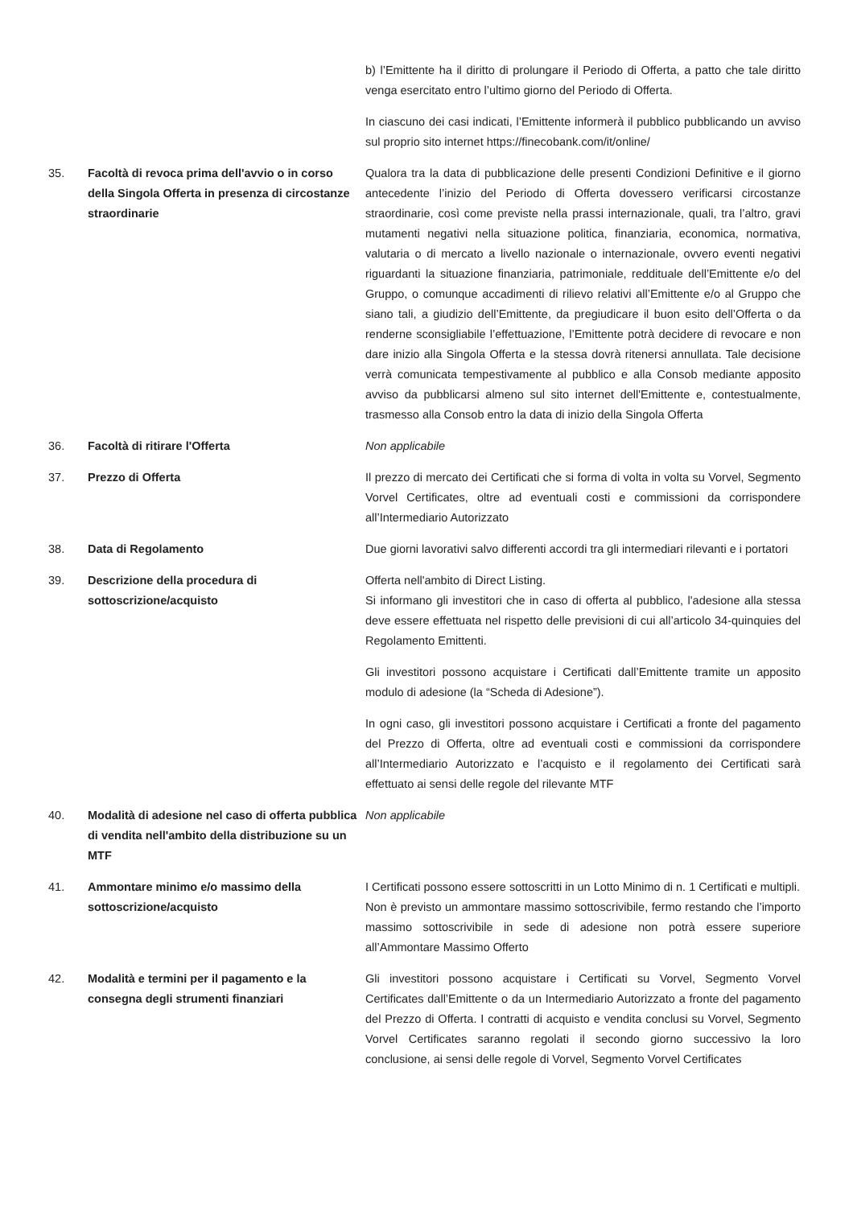b) l’Emittente ha il diritto di prolungare il Periodo di Offerta, a patto che tale diritto venga esercitato entro l’ultimo giorno del Periodo di Offerta.
In ciascuno dei casi indicati, l’Emittente informerà il pubblico pubblicando un avviso sul proprio sito internet https://finecobank.com/it/online/
35. Facoltà di revoca prima dell'avvio o in corso della Singola Offerta in presenza di circostanze straordinarie
Qualora tra la data di pubblicazione delle presenti Condizioni Definitive e il giorno antecedente l’inizio del Periodo di Offerta dovessero verificarsi circostanze straordinarie, così come previste nella prassi internazionale, quali, tra l’altro, gravi mutamenti negativi nella situazione politica, finanziaria, economica, normativa, valutaria o di mercato a livello nazionale o internazionale, ovvero eventi negativi riguardanti la situazione finanziaria, patrimoniale, reddituale dell’Emittente e/o del Gruppo, o comunque accadimenti di rilievo relativi all’Emittente e/o al Gruppo che siano tali, a giudizio dell’Emittente, da pregiudicare il buon esito dell’Offerta o da renderne sconsigliabile l’effettuazione, l’Emittente potrà decidere di revocare e non dare inizio alla Singola Offerta e la stessa dovrà ritenersi annullata. Tale decisione verrà comunicata tempestivamente al pubblico e alla Consob mediante apposito avviso da pubblicarsi almeno sul sito internet dell'Emittente e, contestualmente, trasmesso alla Consob entro la data di inizio della Singola Offerta
36. Facoltà di ritirare l'Offerta Non applicabile
37. Prezzo di Offerta Il prezzo di mercato dei Certificati che si forma di volta in volta su Vorvel, Segmento Vorvel Certificates, oltre ad eventuali costi e commissioni da corrispondere all’Intermediario Autorizzato
38. Data di Regolamento Due giorni lavorativi salvo differenti accordi tra gli intermediari rilevanti e i portatori
39. Descrizione della procedura di sottoscrizione/acquisto
Offerta nell'ambito di Direct Listing.
Si informano gli investitori che in caso di offerta al pubblico, l'adesione alla stessa deve essere effettuata nel rispetto delle previsioni di cui all’articolo 34-quinquies del Regolamento Emittenti.
Gli investitori possono acquistare i Certificati dall’Emittente tramite un apposito modulo di adesione (la “Scheda di Adesione”).
In ogni caso, gli investitori possono acquistare i Certificati a fronte del pagamento del Prezzo di Offerta, oltre ad eventuali costi e commissioni da corrispondere all’Intermediario Autorizzato e l’acquisto e il regolamento dei Certificati sarà effettuato ai sensi delle regole del rilevante MTF
40. Modalità di adesione nel caso di offerta pubblica di vendita nell'ambito della distribuzione su un MTF
Non applicabile
41. Ammontare minimo e/o massimo della sottoscrizione/acquisto
I Certificati possono essere sottoscritti in un Lotto Minimo di n. 1 Certificati e multipli.
Non è previsto un ammontare massimo sottoscrivibile, fermo restando che l’importo massimo sottoscrivibile in sede di adesione non potrà essere superiore all’Ammontare Massimo Offerto
42. Modalità e termini per il pagamento e la consegna degli strumenti finanziari
Gli investitori possono acquistare i Certificati su Vorvel, Segmento Vorvel Certificates dall’Emittente o da un Intermediario Autorizzato a fronte del pagamento del Prezzo di Offerta. I contratti di acquisto e vendita conclusi su Vorvel, Segmento Vorvel Certificates saranno regolati il secondo giorno successivo la loro conclusione, ai sensi delle regole di Vorvel, Segmento Vorvel Certificates